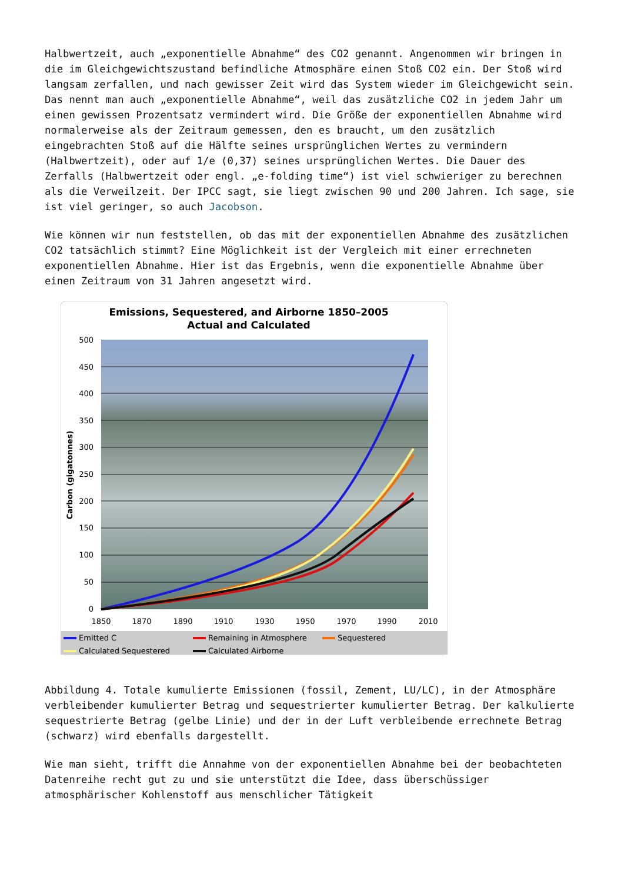Halbwertzeit, auch „exponentielle Abnahme“ des CO2 genannt. Angenommen wir bringen in die im Gleichgewichtszustand befindliche Atmosphäre einen Stoß CO2 ein. Der Stoß wird langsam zerfallen, und nach gewisser Zeit wird das System wieder im Gleichgewicht sein. Das nennt man auch „exponentielle Abnahme“, weil das zusätzliche CO2 in jedem Jahr um einen gewissen Prozentsatz vermindert wird. Die Größe der exponentiellen Abnahme wird normalerweise als der Zeitraum gemessen, den es braucht, um den zusätzlich eingebrachten Stoß auf die Hälfte seines ursprünglichen Wertes zu vermindern (Halbwertzeit), oder auf 1/e (0,37) seines ursprünglichen Wertes. Die Dauer des Zerfalls (Halbwertzeit oder engl. „e-folding time“) ist viel schwieriger zu berechnen als die Verweilzeit. Der IPCC sagt, sie liegt zwischen 90 und 200 Jahren. Ich sage, sie ist viel geringer, so auch Jacobson.
Wie können wir nun feststellen, ob das mit der exponentiellen Abnahme des zusätzlichen CO2 tatsächlich stimmt? Eine Möglichkeit ist der Vergleich mit einer errechneten exponentiellen Abnahme. Hier ist das Ergebnis, wenn die exponentielle Abnahme über einen Zeitraum von 31 Jahren angesetzt wird.
Emissions, Sequestered, and Airborne 1850–2005
Actual and Calculated
500
450
400
350
300
250
200
150
100
50
0
1850
1870
1890
1910
1930
1950
1970
1990
2010
Carbon (gigatonnes)
Emitted C
Remaining in Atmosphere
Sequestered
Calculated Sequestered
Calculated Airborne
Abbildung 4. Totale kumulierte Emissionen (fossil, Zement, LU/LC), in der Atmosphäre verbleibender kumulierter Betrag und sequestrierter kumulierter Betrag. Der kalkulierte sequestrierte Betrag (gelbe Linie) und der in der Luft verbleibende errechnete Betrag (schwarz) wird ebenfalls dargestellt.
Wie man sieht, trifft die Annahme von der exponentiellen Abnahme bei der beobachteten Datenreihe recht gut zu und sie unterstützt die Idee, dass überschüssiger atmosphärischer Kohlenstoff aus menschlicher Tätigkeit